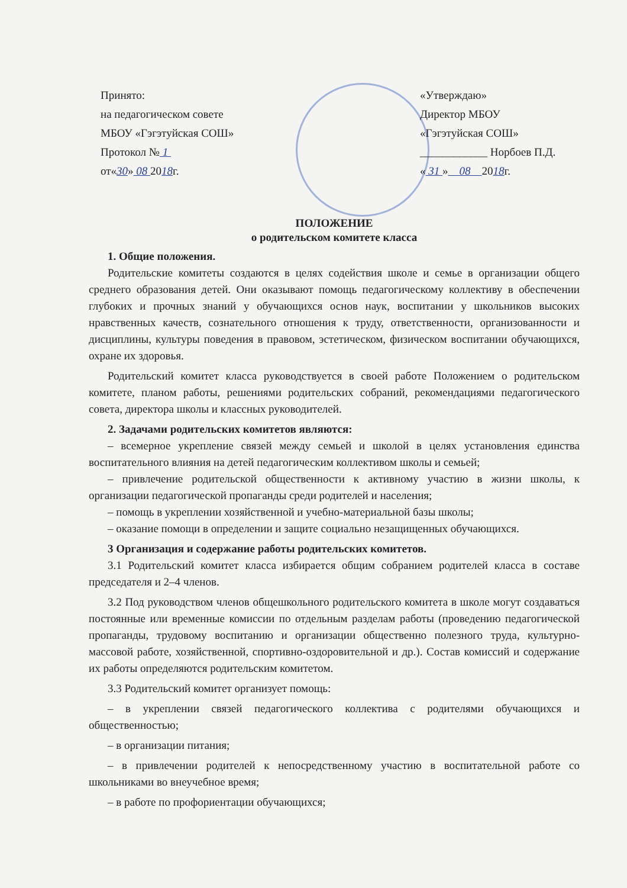Принято:
на педагогическом совете
МБОУ «Гэгэтуйская СОШ»
Протокол № 1
от«30» 08 2018г.
«Утверждаю»
Директор МБОУ
«Гэгэтуйская СОШ»
____________ Норбоев П.Д.
« 31 » 08 2018г.
ПОЛОЖЕНИЕ
о родительском комитете класса
1. Общие положения.
Родительские комитеты создаются в целях содействия школе и семье в организации общего среднего образования детей. Они оказывают помощь педагогическому коллективу в обеспечении глубоких и прочных знаний у обучающихся основ наук, воспитании у школьников высоких нравственных качеств, сознательного отношения к труду, ответственности, организованности и дисциплины, культуры поведения в правовом, эстетическом, физическом воспитании обучающихся, охране их здоровья.
Родительский комитет класса руководствуется в своей работе Положением о родительском комитете, планом работы, решениями родительских собраний, рекомендациями педагогического совета, директора школы и классных руководителей.
2. Задачами родительских комитетов являются:
– всемерное укрепление связей между семьей и школой в целях установления единства воспитательного влияния на детей педагогическим коллективом школы и семьей;
– привлечение родительской общественности к активному участию в жизни школы, к организации педагогической пропаганды среди родителей и населения;
– помощь в укреплении хозяйственной и учебно-материальной базы школы;
– оказание помощи в определении и защите социально незащищенных обучающихся.
3 Организация и содержание работы родительских комитетов.
3.1 Родительский комитет класса избирается общим собранием родителей класса в составе председателя и 2–4 членов.
3.2 Под руководством членов общешкольного родительского комитета в школе могут создаваться постоянные или временные комиссии по отдельным разделам работы (проведению педагогической пропаганды, трудовому воспитанию и организации общественно полезного труда, культурно-массовой работе, хозяйственной, спортивно-оздоровительной и др.). Состав комиссий и содержание их работы определяются родительским комитетом.
3.3 Родительский комитет организует помощь:
– в укреплении связей педагогического коллектива с родителями обучающихся и общественностью;
– в организации питания;
– в привлечении родителей к непосредственному участию в воспитательной работе со школьниками во внеучебное время;
– в работе по профориентации обучающихся;